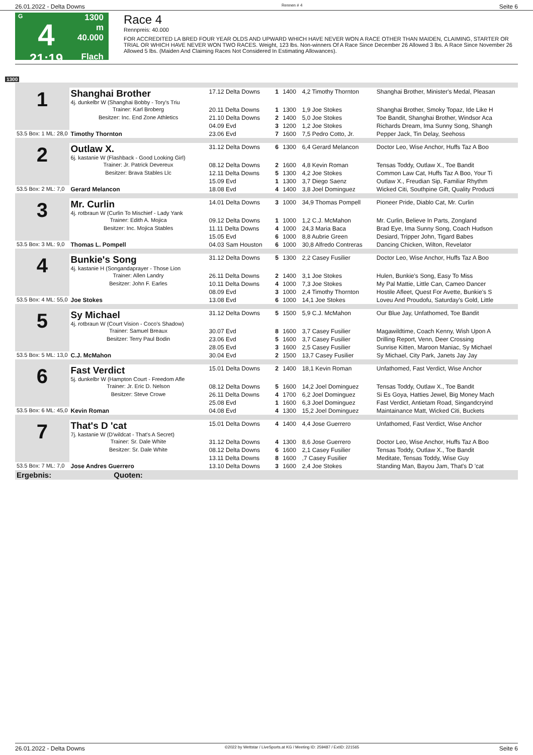26.01.2022 - Delta Downs Rennen # 4 Seite 6
G
4
21:19
1300 m
40.000
Flach
Race 4
Rennpreis: 40.000
FOR ACCREDITED LA BRED FOUR YEAR OLDS AND UPWARD WHICH HAVE NEVER WON A RACE OTHER THAN MAIDEN, CLAIMING, STARTER OR TRIAL OR WHICH HAVE NEVER WON TWO RACES. Weight, 123 lbs. Non-winners Of A Race Since December 26 Allowed 3 lbs. A Race Since November 26 Allowed 5 lbs. (Maiden And Claiming Races Not Considered In Estimating Allowances).
1300
| 1 | Shanghai Brother 4j. dunkelbr W (Shanghai Bobby - Tory's Triu | 17.12 Delta Downs | 1 | 1400 | 4,2 Timothy Thornton | Shanghai Brother, Minister's Medal, Pleasan |
| | Trainer: Karl Broberg | 20.11 Delta Downs | 1 | 1300 | 1,9 Joe Stokes | Shanghai Brother, Smoky Topaz, Ide Like H |
| | Besitzer: Inc. End Zone Athletics | 21.10 Delta Downs | 2 | 1400 | 5,0 Joe Stokes | Toe Bandit, Shanghai Brother, Windsor Aca |
| | | 04.09 Evd | 3 | 1200 | 1,2 Joe Stokes | Richards Dream, Ima Sunny Song, Shangh |
| 53.5 Box: 1 ML: 28,0 | Timothy Thornton | 23.06 Evd | 7 | 1600 | 7,5 Pedro Cotto, Jr. | Pepper Jack, Tin Delay, Seehoss |
| 2 | Outlaw X. 6j. kastanie W (Flashback - Good Looking Girl) | 31.12 Delta Downs | 6 | 1300 | 6,4 Gerard Melancon | Doctor Leo, Wise Anchor, Huffs Taz A Boo |
| | Trainer: Jr. Patrick Devereux | 08.12 Delta Downs | 2 | 1600 | 4,8 Kevin Roman | Tensas Toddy, Outlaw X., Toe Bandit |
| | Besitzer: Brava Stables Llc | 12.11 Delta Downs | 5 | 1300 | 4,2 Joe Stokes | Common Law Cat, Huffs Taz A Boo, Your Ti |
| | | 15.09 Evd | 1 | 1300 | 3,7 Diego Saenz | Outlaw X., Freudian Sip, Familiar Rhythm |
| 53.5 Box: 2 ML: 7,0 | Gerard Melancon | 18.08 Evd | 4 | 1400 | 3,8 Joel Dominguez | Wicked Citi, Southpine Gift, Quality Producti |
| 3 | Mr. Curlin 4j. rotbraun W (Curlin To Mischief - Lady Yank | 14.01 Delta Downs | 3 | 1000 | 34,9 Thomas Pompell | Pioneer Pride, Diablo Cat, Mr. Curlin |
| | Trainer: Edith A. Mojica | 09.12 Delta Downs | 1 | 1000 | 1,2 C.J. McMahon | Mr. Curlin, Believe In Parts, Zongland |
| | Besitzer: Inc. Mojica Stables | 11.11 Delta Downs | 4 | 1000 | 24,3 Maria Baca | Brad Eye, Ima Sunny Song, Coach Hudson |
| | | 15.05 Evd | 6 | 1000 | 8,8 Aubrie Green | Desiard, Tripper John, Tigard Babes |
| 53.5 Box: 3 ML: 9,0 | Thomas L. Pompell | 04.03 Sam Houston | 6 | 1000 | 30,8 Alfredo Contreras | Dancing Chicken, Wilton, Revelator |
| 4 | Bunkie's Song 4j. kastanie H (Songandaprayer - Those Lion | 31.12 Delta Downs | 5 | 1300 | 2,2 Casey Fusilier | Doctor Leo, Wise Anchor, Huffs Taz A Boo |
| | Trainer: Allen Landry | 26.11 Delta Downs | 2 | 1400 | 3,1 Joe Stokes | Hulen, Bunkie's Song, Easy To Miss |
| | Besitzer: John F. Earles | 10.11 Delta Downs | 4 | 1000 | 7,3 Joe Stokes | My Pal Mattie, Little Can, Cameo Dancer |
| | | 08.09 Evd | 3 | 1000 | 2,4 Timothy Thornton | Hostile Afleet, Quest For Avette, Bunkie's S |
| 53.5 Box: 4 ML: 55,0 | Joe Stokes | 13.08 Evd | 6 | 1000 | 14,1 Joe Stokes | Loveu And Proudofu, Saturday's Gold, Little |
| 5 | Sy Michael 4j. rotbraun W (Court Vision - Coco's Shadow) | 31.12 Delta Downs | 5 | 1500 | 5,9 C.J. McMahon | Our Blue Jay, Unfathomed, Toe Bandit |
| | Trainer: Samuel Breaux | 30.07 Evd | 8 | 1600 | 3,7 Casey Fusilier | Magawildtime, Coach Kenny, Wish Upon A |
| | Besitzer: Terry Paul Bodin | 23.06 Evd | 5 | 1600 | 3,7 Casey Fusilier | Drilling Report, Venn, Deer Crossing |
| | | 28.05 Evd | 3 | 1600 | 2,5 Casey Fusilier | Sunrise Kitten, Maroon Maniac, Sy Michael |
| 53.5 Box: 5 ML: 13,0 | C.J. McMahon | 30.04 Evd | 2 | 1500 | 13,7 Casey Fusilier | Sy Michael, City Park, Janets Jay Jay |
| 6 | Fast Verdict 5j. dunkelbr W (Hampton Court - Freedom Afle | 15.01 Delta Downs | 2 | 1400 | 18,1 Kevin Roman | Unfathomed, Fast Verdict, Wise Anchor |
| | Trainer: Jr. Eric D. Nelson | 08.12 Delta Downs | 5 | 1600 | 14,2 Joel Dominguez | Tensas Toddy, Outlaw X., Toe Bandit |
| | Besitzer: Steve Crowe | 26.11 Delta Downs | 4 | 1700 | 6,2 Joel Dominguez | Si Es Goya, Hatties Jewel, Big Money Mach |
| | | 25.08 Evd | 1 | 1600 | 6,3 Joel Dominguez | Fast Verdict, Antietam Road, Singandcryind |
| 53.5 Box: 6 ML: 45,0 | Kevin Roman | 04.08 Evd | 4 | 1300 | 15,2 Joel Dominguez | Maintainance Matt, Wicked Citi, Buckets |
| 7 | That's D 'cat 7j. kastanie W (D'wildcat - That's A Secret) | 15.01 Delta Downs | 4 | 1400 | 4,4 Jose Guerrero | Unfathomed, Fast Verdict, Wise Anchor |
| | Trainer: Sr. Dale White | 31.12 Delta Downs | 4 | 1300 | 8,6 Jose Guerrero | Doctor Leo, Wise Anchor, Huffs Taz A Boo |
| | Besitzer: Sr. Dale White | 08.12 Delta Downs | 6 | 1600 | 2,1 Casey Fusilier | Tensas Toddy, Outlaw X., Toe Bandit |
| | | 13.11 Delta Downs | 8 | 1600 | ,7 Casey Fusilier | Meditate, Tensas Toddy, Wise Guy |
| 53.5 Box: 7 ML: 7,0 | Jose Andres Guerrero | 13.10 Delta Downs | 3 | 1600 | 2,4 Joe Stokes | Standing Man, Bayou Jam, That's D 'cat |
| Ergebnis: Quoten: | | | | | | |
26.01.2022 - Delta Downs ©2022 by Wettstar / LiveSports.at KG / Meeting ID: 259487 / ExtID: 221565 Seite 6